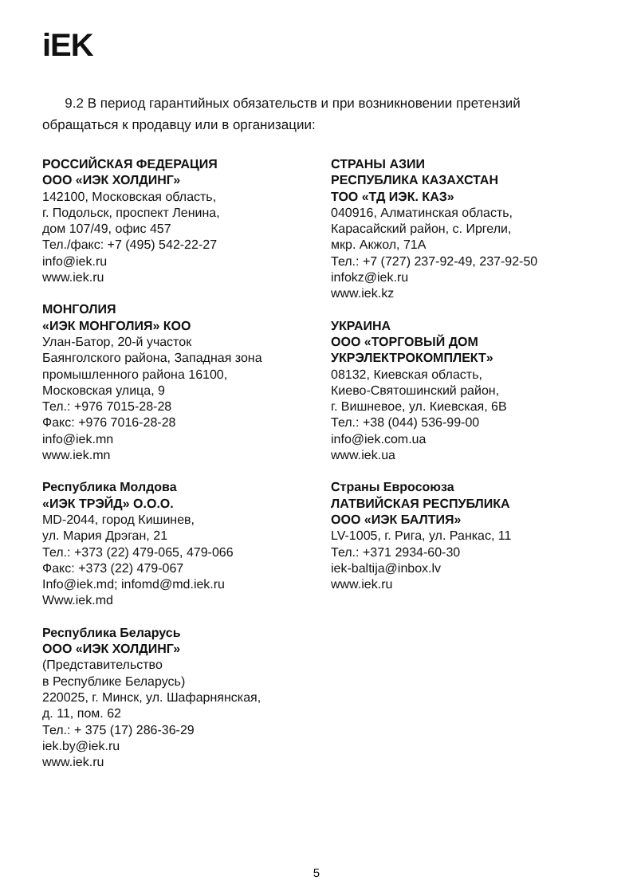iEK
9.2 В период гарантийных обязательств и при возникновении претензий обращаться к продавцу или в организации:
РОССИЙСКАЯ ФЕДЕРАЦИЯ
ООО «ИЭК ХОЛДИНГ»
142100, Московская область,
г. Подольск, проспект Ленина,
дом 107/49, офис 457
Тел./факс: +7 (495) 542-22-27
info@iek.ru
www.iek.ru
МОНГОЛИЯ
«ИЭК МОНГОЛИЯ» КОО
Улан-Батор, 20-й участок
Баянголского района, Западная зона
промышленного района 16100,
Московская улица, 9
Тел.: +976 7015-28-28
Факс: +976 7016-28-28
info@iek.mn
www.iek.mn
Республика Молдова
«ИЭК ТРЭЙД» О.О.О.
MD-2044, город Кишинев,
ул. Мария Дрэган, 21
Тел.: +373 (22) 479-065, 479-066
Факс: +373 (22) 479-067
Info@iek.md; infomd@md.iek.ru
Www.iek.md
Республика Беларусь
ООО «ИЭК ХОЛДИНГ»
(Представительство
в Республике Беларусь)
220025, г. Минск, ул. Шафарнянская,
д. 11, пом. 62
Тел.: + 375 (17) 286-36-29
iek.by@iek.ru
www.iek.ru
СТРАНЫ АЗИИ
РЕСПУБЛИКА КАЗАХСТАН
ТОО «ТД ИЭК. КАЗ»
040916, Алматинская область,
Карасайский район, с. Иргели,
мкр. Акжол, 71А
Тел.: +7 (727) 237-92-49, 237-92-50
infokz@iek.ru
www.iek.kz
УКРАИНА
ООО «ТОРГОВЫЙ ДОМ
УКРЭЛЕКТРОКОМПЛЕКТ»
08132, Киевская область,
Киево-Святошинский район,
г. Вишневое, ул. Киевская, 6В
Тел.: +38 (044) 536-99-00
info@iek.com.ua
www.iek.ua
Страны Евросоюза
ЛАТВИЙСКАЯ РЕСПУБЛИКА
ООО «ИЭК БАЛТИЯ»
LV-1005, г. Рига, ул. Ранкас, 11
Тел.: +371 2934-60-30
iek-baltija@inbox.lv
www.iek.ru
5